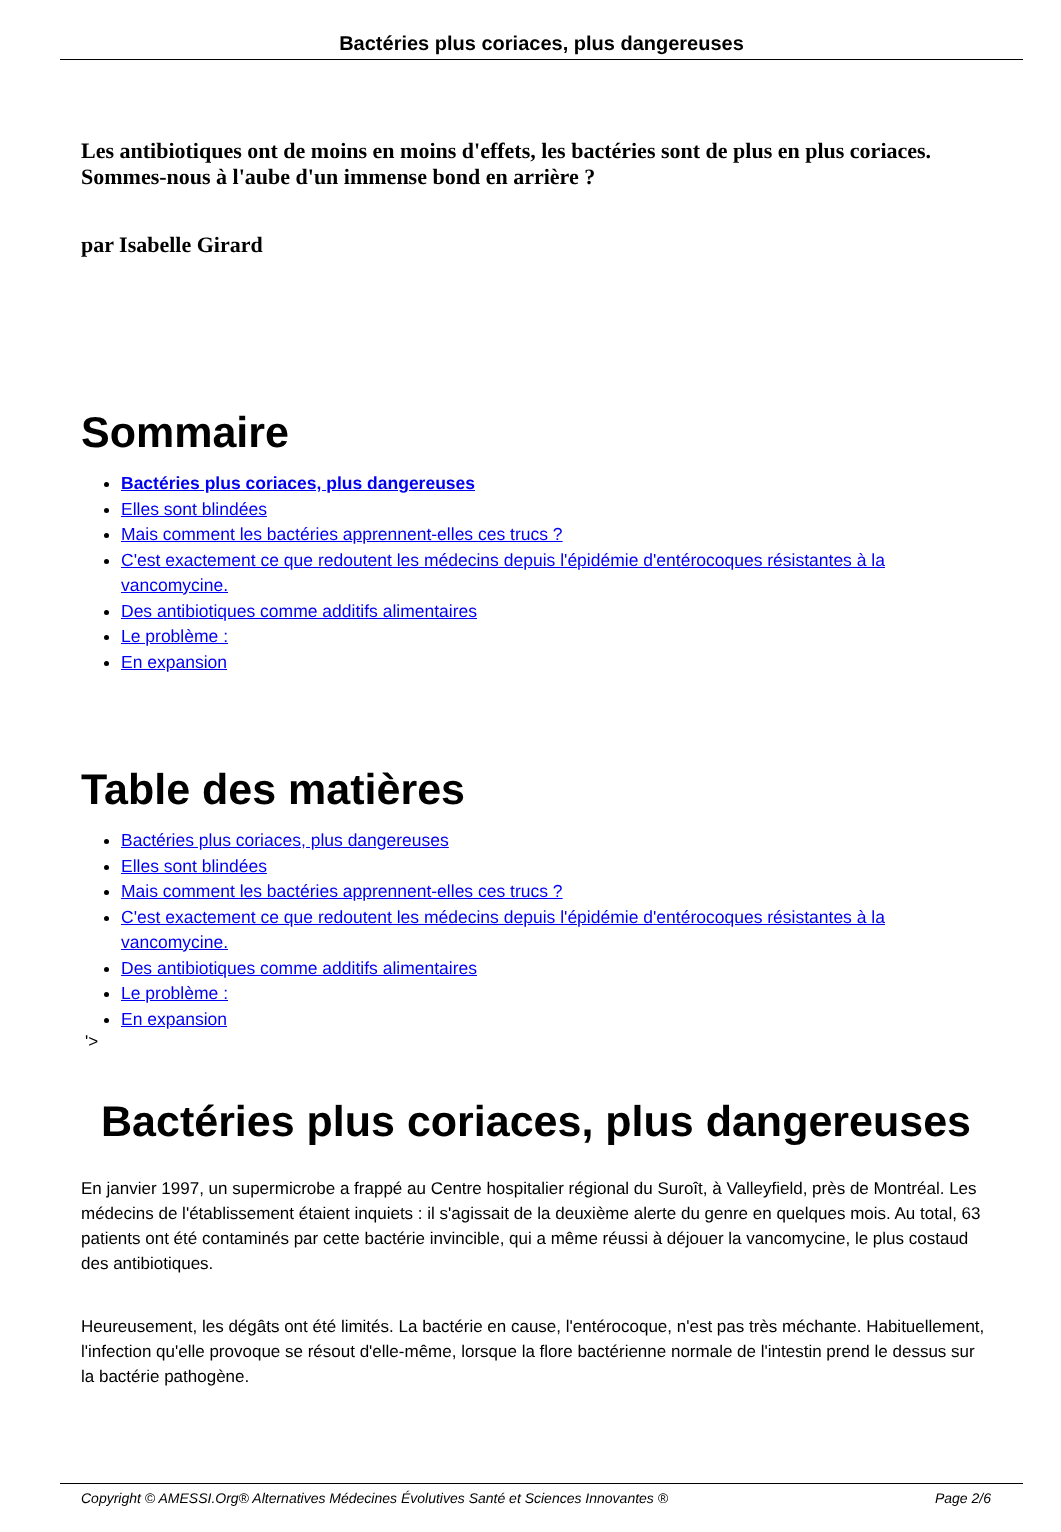Bactéries plus coriaces, plus dangereuses
Les antibiotiques ont de moins en moins d'effets, les bactéries sont de plus en plus coriaces. Sommes-nous à l'aube d'un immense bond en arrière ?
par Isabelle Girard
Sommaire
Bactéries plus coriaces, plus dangereuses
Elles sont blindées
Mais comment les bactéries apprennent-elles ces trucs ?
C'est exactement ce que redoutent les médecins depuis l'épidémie d'entérocoques résistantes à la vancomycine.
Des antibiotiques comme additifs alimentaires
Le problème :
En expansion
Table des matières
Bactéries plus coriaces, plus dangereuses
Elles sont blindées
Mais comment les bactéries apprennent-elles ces trucs ?
C'est exactement ce que redoutent les médecins depuis l'épidémie d'entérocoques résistantes à la vancomycine.
Des antibiotiques comme additifs alimentaires
Le problème :
En expansion
'>
Bactéries plus coriaces, plus dangereuses
En janvier 1997, un supermicrobe a frappé au Centre hospitalier régional du Suroît, à Valleyfield, près de Montréal. Les médecins de l'établissement étaient inquiets : il s'agissait de la deuxième alerte du genre en quelques mois. Au total, 63 patients ont été contaminés par cette bactérie invincible, qui a même réussi à déjouer la vancomycine, le plus costaud des antibiotiques.
Heureusement, les dégâts ont été limités. La bactérie en cause, l'entérocoque, n'est pas très méchante. Habituellement, l'infection qu'elle provoque se résout d'elle-même, lorsque la flore bactérienne normale de l'intestin prend le dessus sur la bactérie pathogène.
Copyright © AMESSI.Org® Alternatives Médecines Évolutives Santé et Sciences Innovantes ® Page 2/6